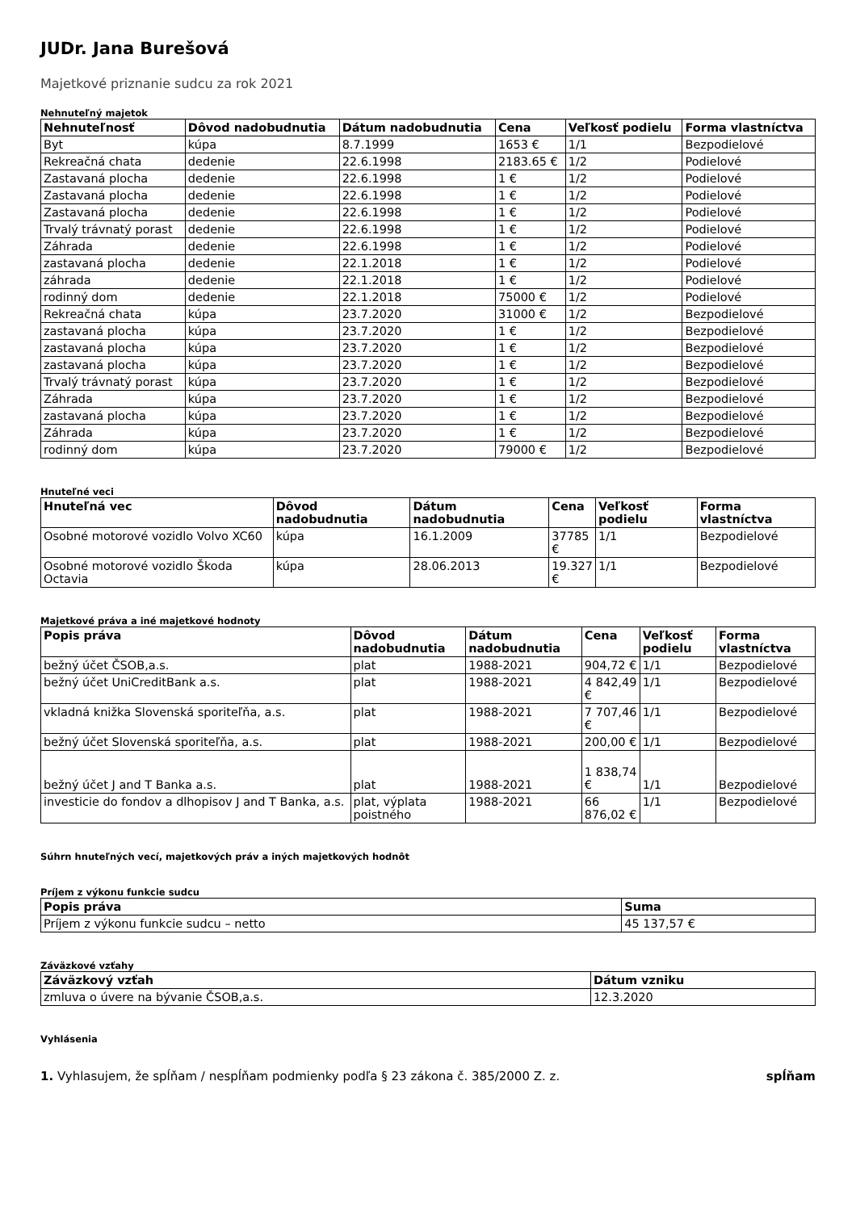JUDr. Jana Burešová
Majetkové priznanie sudcu za rok 2021
Nehnuteľný majetok
| Nehnuteľnosť | Dôvod nadobudnutia | Dátum nadobudnutia | Cena | Veľkosť podielu | Forma vlastníctva |
| --- | --- | --- | --- | --- | --- |
| Byt | kúpa | 8.7.1999 | 1653 € | 1/1 | Bezpodielové |
| Rekreačná chata | dedenie | 22.6.1998 | 2183.65 € | 1/2 | Podielové |
| Zastavaná plocha | dedenie | 22.6.1998 | 1 € | 1/2 | Podielové |
| Zastavaná plocha | dedenie | 22.6.1998 | 1 € | 1/2 | Podielové |
| Zastavaná plocha | dedenie | 22.6.1998 | 1 € | 1/2 | Podielové |
| Trvalý trávnatý porast | dedenie | 22.6.1998 | 1 € | 1/2 | Podielové |
| Záhrada | dedenie | 22.6.1998 | 1 € | 1/2 | Podielové |
| zastavaná plocha | dedenie | 22.1.2018 | 1 € | 1/2 | Podielové |
| záhrada | dedenie | 22.1.2018 | 1 € | 1/2 | Podielové |
| rodinný dom | dedenie | 22.1.2018 | 75000 € | 1/2 | Podielové |
| Rekreačná chata | kúpa | 23.7.2020 | 31000 € | 1/2 | Bezpodielové |
| zastavaná plocha | kúpa | 23.7.2020 | 1 € | 1/2 | Bezpodielové |
| zastavaná plocha | kúpa | 23.7.2020 | 1 € | 1/2 | Bezpodielové |
| zastavaná plocha | kúpa | 23.7.2020 | 1 € | 1/2 | Bezpodielové |
| Trvalý trávnatý porast | kúpa | 23.7.2020 | 1 € | 1/2 | Bezpodielové |
| Záhrada | kúpa | 23.7.2020 | 1 € | 1/2 | Bezpodielové |
| zastavaná plocha | kúpa | 23.7.2020 | 1 € | 1/2 | Bezpodielové |
| Záhrada | kúpa | 23.7.2020 | 1 € | 1/2 | Bezpodielové |
| rodinný dom | kúpa | 23.7.2020 | 79000 € | 1/2 | Bezpodielové |
Hnuteľné veci
| Hnuteľná vec | Dôvod nadobudnutia | Dátum nadobudnutia | Cena | Veľkosť podielu | Forma vlastníctva |
| --- | --- | --- | --- | --- | --- |
| Osobné motorové vozidlo Volvo XC60 | kúpa | 16.1.2009 | 37785 € | 1/1 | Bezpodielové |
| Osobné motorové vozidlo Škoda Octavia | kúpa | 28.06.2013 | 19.327 € | 1/1 | Bezpodielové |
Majetkové práva a iné majetkové hodnoty
| Popis práva | Dôvod nadobudnutia | Dátum nadobudnutia | Cena | Veľkosť podielu | Forma vlastníctva |
| --- | --- | --- | --- | --- | --- |
| bežný účet ČSOB,a.s. | plat | 1988-2021 | 904,72 € | 1/1 | Bezpodielové |
| bežný účet UniCreditBank a.s. | plat | 1988-2021 | 4 842,49 € | 1/1 | Bezpodielové |
| vkladná knižka Slovenská sporiteľňa, a.s. | plat | 1988-2021 | 7 707,46 € | 1/1 | Bezpodielové |
| bežný účet Slovenská sporiteľňa, a.s. | plat | 1988-2021 | 200,00 € | 1/1 | Bezpodielové |
| bežný účet J and T Banka a.s. | plat | 1988-2021 | 1 838,74 € | 1/1 | Bezpodielové |
| investicie do fondov a dlhopisov J and T Banka, a.s. | plat, výplata poistného | 1988-2021 | 66 876,02 € | 1/1 | Bezpodielové |
Súhrn hnuteľných vecí, majetkových práv a iných majetkových hodnôt
Príjem z výkonu funkcie sudcu
| Popis práva | Suma |
| --- | --- |
| Príjem z výkonu funkcie sudcu – netto | 45 137,57 € |
Záväzkové vzťahy
| Záväzkový vzťah | Dátum vzniku |
| --- | --- |
| zmluva o úvere na bývanie ČSOB,a.s. | 12.3.2020 |
Vyhlásenia
1. Vyhlasujem, že spĺňam / nespĺňam podmienky podľa § 23 zákona č. 385/2000 Z. z.
spĺňam